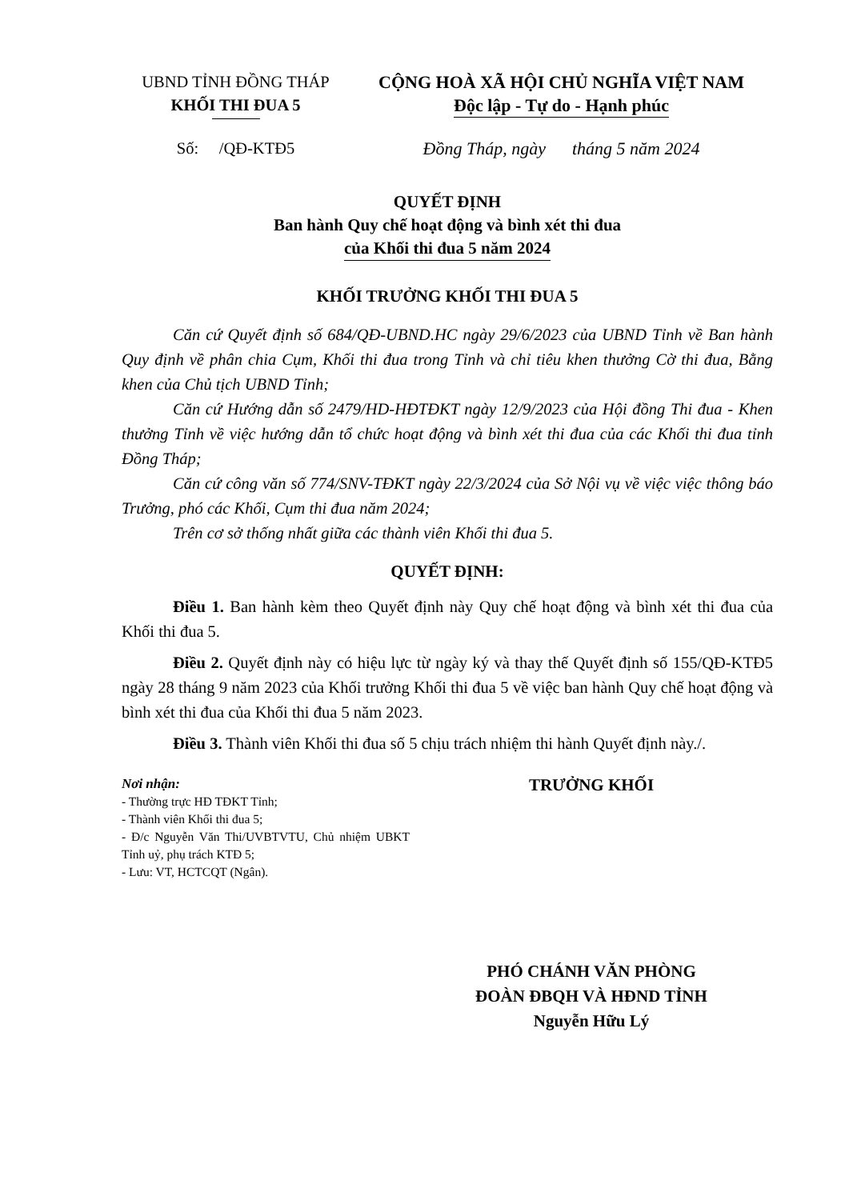UBND TỈNH ĐỒNG THÁP
KHỐI THI ĐUA 5
CỘNG HOÀ XÃ HỘI CHỦ NGHĨA VIỆT NAM
Độc lập - Tự do - Hạnh phúc
Số: /QĐ-KTĐ5 Đồng Tháp, ngày tháng 5 năm 2024
QUYẾT ĐỊNH
Ban hành Quy chế hoạt động và bình xét thi đua
của Khối thi đua 5 năm 2024
KHỐI TRƯỞNG KHỐI THI ĐUA 5
Căn cứ Quyết định số 684/QĐ-UBND.HC ngày 29/6/2023 của UBND Tỉnh về Ban hành Quy định về phân chia Cụm, Khối thi đua trong Tỉnh và chỉ tiêu khen thưởng Cờ thi đua, Bằng khen của Chủ tịch UBND Tỉnh;
Căn cứ Hướng dẫn số 2479/HD-HĐTĐKT ngày 12/9/2023 của Hội đồng Thi đua - Khen thưởng Tỉnh về việc hướng dẫn tổ chức hoạt động và bình xét thi đua của các Khối thi đua tỉnh Đồng Tháp;
Căn cứ công văn số 774/SNV-TĐKT ngày 22/3/2024 của Sở Nội vụ về việc việc thông báo Trưởng, phó các Khối, Cụm thi đua năm 2024;
Trên cơ sở thống nhất giữa các thành viên Khối thi đua 5.
QUYẾT ĐỊNH:
Điều 1. Ban hành kèm theo Quyết định này Quy chế hoạt động và bình xét thi đua của Khối thi đua 5.
Điều 2. Quyết định này có hiệu lực từ ngày ký và thay thế Quyết định số 155/QĐ-KTĐ5 ngày 28 tháng 9 năm 2023 của Khối trưởng Khối thi đua 5 về việc ban hành Quy chế hoạt động và bình xét thi đua của Khối thi đua 5 năm 2023.
Điều 3. Thành viên Khối thi đua số 5 chịu trách nhiệm thi hành Quyết định này./.
Nơi nhận:
- Thường trực HĐ TĐKT Tỉnh;
- Thành viên Khối thi đua 5;
- Đ/c Nguyễn Văn Thi/UVBTVTU, Chủ nhiệm UBKT Tỉnh uỷ, phụ trách KTĐ 5;
- Lưu: VT, HCTCQT (Ngân).
TRƯỞNG KHỐI
PHÓ CHÁNH VĂN PHÒNG
ĐOÀN ĐBQH VÀ HĐND TỈNH
Nguyễn Hữu Lý